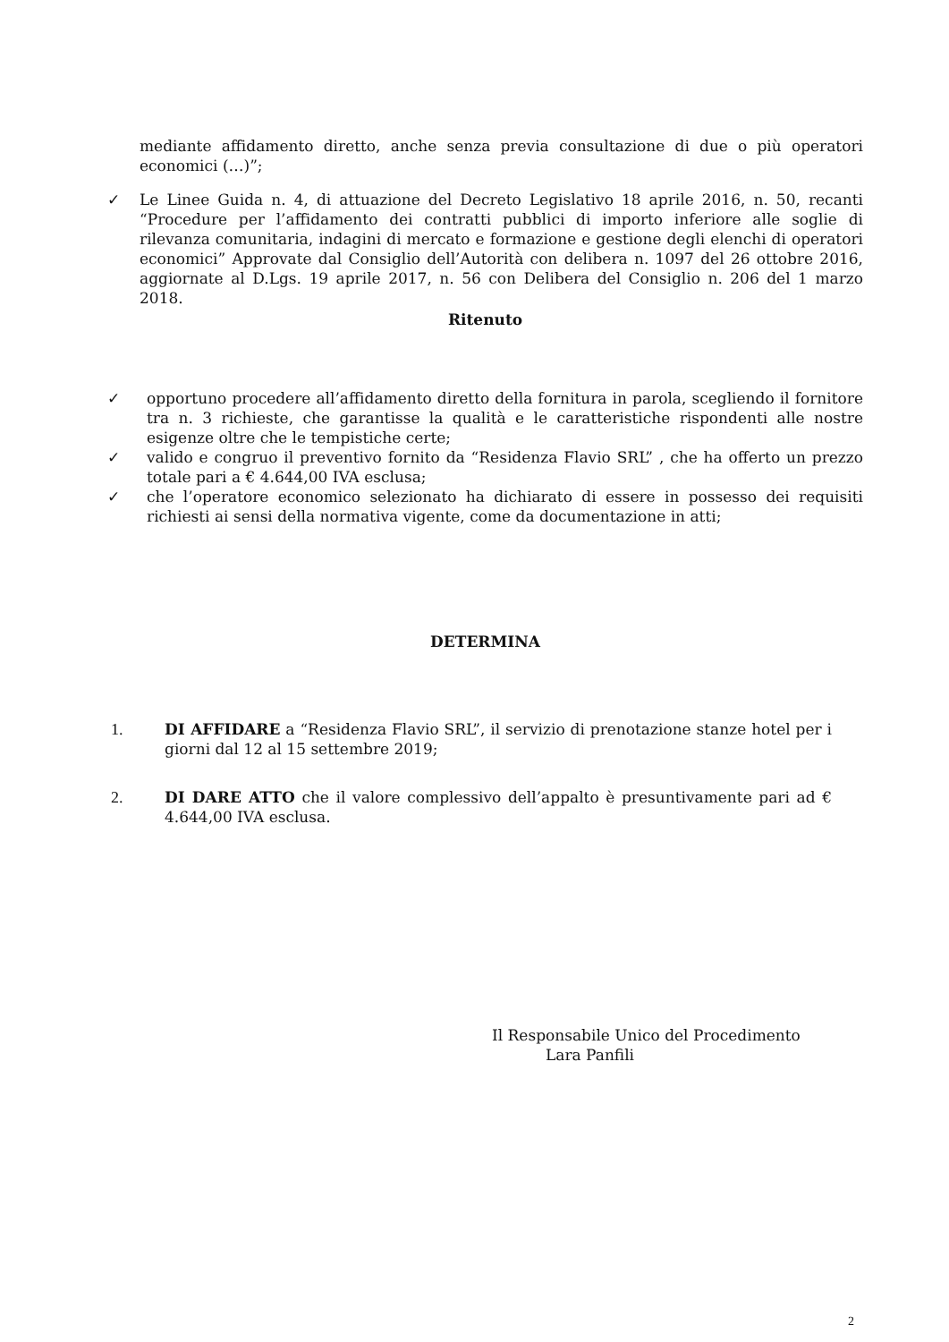mediante affidamento diretto, anche senza previa consultazione di due o più operatori economici (…)”;
✓ Le Linee Guida n. 4, di attuazione del Decreto Legislativo 18 aprile 2016, n. 50, recanti “Procedure per l’affidamento dei contratti pubblici di importo inferiore alle soglie di rilevanza comunitaria, indagini di mercato e formazione e gestione degli elenchi di operatori economici” Approvate dal Consiglio dell’Autorità con delibera n. 1097 del 26 ottobre 2016, aggiornate al D.Lgs. 19 aprile 2017, n. 56 con Delibera del Consiglio n. 206 del 1 marzo 2018.
Ritenuto
✓ opportuno procedere all’affidamento diretto della fornitura in parola, scegliendo il fornitore tra n. 3 richieste, che garantisse la qualità e le caratteristiche rispondenti alle nostre esigenze oltre che le tempistiche certe;
✓ valido e congruo il preventivo fornito da “Residenza Flavio SRL” , che ha offerto un prezzo totale pari a € 4.644,00 IVA esclusa;
✓ che l’operatore economico selezionato ha dichiarato di essere in possesso dei requisiti richiesti ai sensi della normativa vigente, come da documentazione in atti;
DETERMINA
1. DI AFFIDARE a “Residenza Flavio SRL”, il servizio di prenotazione stanze hotel per i giorni dal 12 al 15 settembre 2019;
2. DI DARE ATTO che il valore complessivo dell’appalto è presuntivamente pari ad € 4.644,00 IVA esclusa.
Il Responsabile Unico del Procedimento
Lara Panfili
2